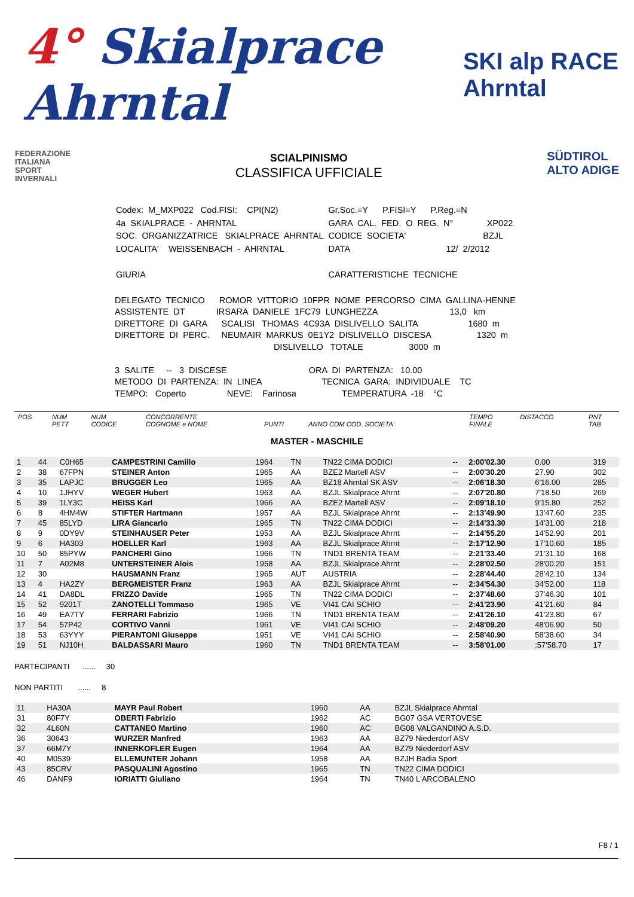4° Skialprace Ahrntal
SKI alp RACE Ahrntal
FEDERAZIONE
ITALIANA
SPORT
INVERNALI
SCIALPINISMO
CLASSIFICA UFFICIALE
SÜDTIROL
ALTO ADIGE
| Codex: M_MXP022 Cod.FISI: CPI(N2) | Gr.Soc.=Y P.FISI=Y P.Reg.=N |
| 4a SKIALPRACE - AHRNTAL | GARA CAL. FED. O REG. N° XP022 |
| SOC. ORGANIZZATRICE SKIALPRACE AHRNTAL | CODICE SOCIETA' BZJL |
| LOCALITA' WEISSENBACH - AHRNTAL | DATA 12/ 2/2012 |
| GIURIA | CARATTERISTICHE TECNICHE |
DELEGATO TECNICO ROMOR VITTORIO 10FPR NOME PERCORSO CIMA GALLINA-HENNE ASSISTENTE DT IRSARA DANIELE 1FC79 LUNGHEZZA 13,0 km DIRETTORE DI GARA SCALISI THOMAS 4C93A DISLIVELLO SALITA 1680 m DIRETTORE DI PERC. NEUMAIR MARKUS 0E1Y2 DISLIVELLO DISCESA 1320 m DISLIVELLO TOTALE 3000 m 3 SALITE -- 3 DISCESE ORA DI PARTENZA: 10.00 METODO DI PARTENZA: IN LINEA TECNICA GARA: INDIVIDUALE TC TEMPO: Coperto NEVE: Farinosa TEMPERATURA -18 °C
| POS | NUM PETT | NUM CODICE | CONCORRENTE COGNOME e NOME | PUNTI | ANNO COM COD. SOCIETA' | TEMPO FINALE | DISTACCO | PNT TAB |
MASTER - MASCHILE
| 1 | 44 | C0H65 | CAMPESTRINI Camillo | 1964 | TN | TN22 CIMA DODICI | -- | 2:00'02.30 | 0.00 | 319 |
| 2 | 38 | 67FPN | STEINER Anton | 1965 | AA | BZE2 Martell ASV | -- | 2:00'30.20 | 27.90 | 302 |
| 3 | 35 | LAPJC | BRUGGER Leo | 1965 | AA | BZ18 Ahrntal SK ASV | -- | 2:06'18.30 | 6'16.00 | 285 |
| 4 | 10 | 1JHYV | WEGER Hubert | 1963 | AA | BZJL Skialprace Ahrnt | -- | 2:07'20.80 | 7'18.50 | 269 |
| 5 | 39 | 1LY3C | HEISS Karl | 1966 | AA | BZE2 Martell ASV | -- | 2:09'18.10 | 9'15.80 | 252 |
| 6 | 8 | 4HM4W | STIFTER Hartmann | 1957 | AA | BZJL Skialprace Ahrnt | -- | 2:13'49.90 | 13'47.60 | 235 |
| 7 | 45 | 85LYD | LIRA Giancarlo | 1965 | TN | TN22 CIMA DODICI | -- | 2:14'33.30 | 14'31.00 | 218 |
| 8 | 9 | 0DY9V | STEINHAUSER Peter | 1953 | AA | BZJL Skialprace Ahrnt | -- | 2:14'55.20 | 14'52.90 | 201 |
| 9 | 6 | HA303 | HOELLER Karl | 1963 | AA | BZJL Skialprace Ahrnt | -- | 2:17'12.90 | 17'10.60 | 185 |
| 10 | 50 | 85PYW | PANCHERI Gino | 1966 | TN | TND1 BRENTA TEAM | -- | 2:21'33.40 | 21'31.10 | 168 |
| 11 | 7 | A02M8 | UNTERSTEINER Alois | 1958 | AA | BZJL Skialprace Ahrnt | -- | 2:28'02.50 | 28'00.20 | 151 |
| 12 | 30 | | HAUSMANN Franz | 1965 | AUT | AUSTRIA | -- | 2:28'44.40 | 28'42.10 | 134 |
| 13 | 4 | HA2ZY | BERGMEISTER Franz | 1963 | AA | BZJL Skialprace Ahrnt | -- | 2:34'54.30 | 34'52.00 | 118 |
| 14 | 41 | DA8DL | FRIZZO Davide | 1965 | TN | TN22 CIMA DODICI | -- | 2:37'48.60 | 37'46.30 | 101 |
| 15 | 52 | 9201T | ZANOTELLI Tommaso | 1965 | VE | VI41 CAI SCHIO | -- | 2:41'23.90 | 41'21.60 | 84 |
| 16 | 49 | EA7TY | FERRARI Fabrizio | 1966 | TN | TND1 BRENTA TEAM | -- | 2:41'26.10 | 41'23.80 | 67 |
| 17 | 54 | 57P42 | CORTIVO Vanni | 1961 | VE | VI41 CAI SCHIO | -- | 2:48'09.20 | 48'06.90 | 50 |
| 18 | 53 | 63YYY | PIERANTONI Giuseppe | 1951 | VE | VI41 CAI SCHIO | -- | 2:58'40.90 | 58'38.60 | 34 |
| 19 | 51 | NJ10H | BALDASSARI Mauro | 1960 | TN | TND1 BRENTA TEAM | -- | 3:58'01.00 | :57'58.70 | 17 |
PARTECIPANTI ...... 30
NON PARTITI ...... 8
| 11 | HA30A | MAYR Paul Robert | 1960 | AA | BZJL Skialprace Ahrntal |
| 31 | 80F7Y | OBERTI Fabrizio | 1962 | AC | BG07 GSA VERTOVESE |
| 32 | 4L60N | CATTANEO Martino | 1960 | AC | BG08 VALGANDINO A.S.D. |
| 36 | 30643 | WURZER Manfred | 1963 | AA | BZ79 Niederdorf ASV |
| 37 | 66M7Y | INNERKOFLER Eugen | 1964 | AA | BZ79 Niederdorf ASV |
| 40 | M0539 | ELLEMUNTER Johann | 1958 | AA | BZJH Badia Sport |
| 43 | 85CRV | PASQUALINI Agostino | 1965 | TN | TN22 CIMA DODICI |
| 46 | DANF9 | IORIATTI Giuliano | 1964 | TN | TN40 L'ARCOBALENO |
F8 / 1